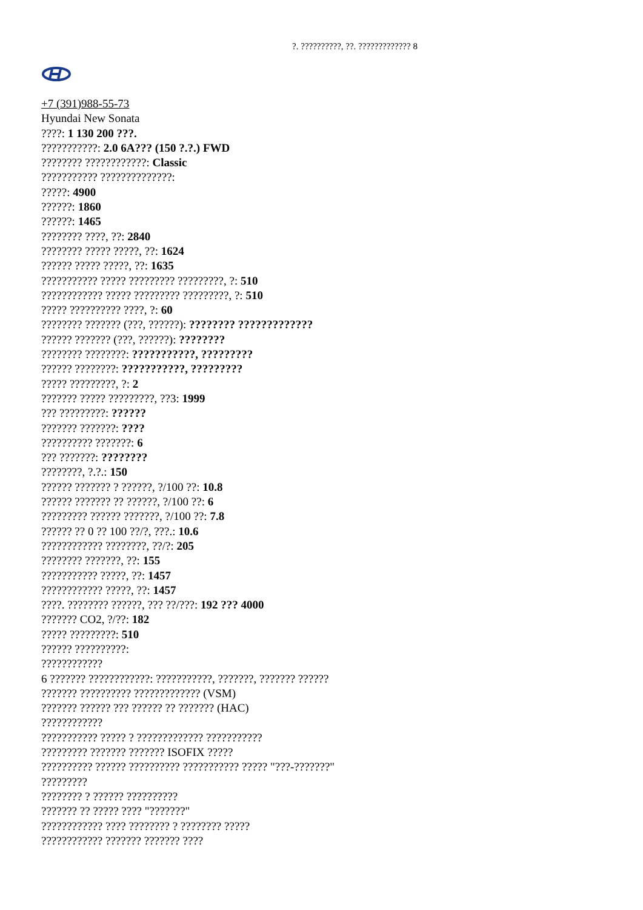?. ??????????, ??. ????????????? 8
+7 (391)988-55-73
Hyundai New Sonata
????: 1 130 200 ???.
???????????: 2.0 6A??? (150 ?.?.) FWD
???????? ????????????: Classic
??????????? ??????????????:
?????: 4900
??????: 1860
??????: 1465
???????? ????, ??: 2840
???????? ????? ?????, ??: 1624
?????? ????? ?????, ??: 1635
??????????? ????? ????????? ?????????, ?: 510
???????????? ????? ????????? ?????????, ?: 510
????? ?????????? ????, ?: 60
???????? ??????? (???, ??????): ???????? ?????????????
?????? ??????? (???, ??????): ????????
???????? ????????: ???????????, ?????????
?????? ????????: ???????????, ?????????
????? ?????????, ?: 2
??????? ????? ?????????, ??3: 1999
??? ?????????: ??????
??????? ???????: ????
?????????? ???????: 6
??? ???????: ????????
????????, ?.?.: 150
?????? ??????? ? ??????, ?/100 ??: 10.8
?????? ??????? ?? ??????, ?/100 ??: 6
????????? ?????? ???????, ?/100 ??: 7.8
?????? ?? 0 ?? 100 ??/?, ???.: 10.6
???????????? ????????, ??/?: 205
???????? ???????, ??: 155
??????????? ?????, ??: 1457
???????????? ?????, ??: 1457
????. ???????? ??????, ??? ??/???: 192 ??? 4000
??????? CO2, ?/??: 182
????? ?????????: 510
?????? ??????????:
????????????
6 ??????? ????????????: ???????????, ???????, ??????? ??????
??????? ?????????? ????????????? (VSM)
??????? ?????? ??? ?????? ?? ??????? (HAC)
????????????
??????????? ????? ? ????????????? ???????????
????????? ??????? ??????? ISOFIX ?????
?????????? ?????? ?????????? ??????????? ????? "???-???????"
?????????
???????? ? ?????? ??????????
??????? ?? ????? ???? "???????"
???????????? ???? ???????? ? ???????? ?????
???????????? ??????? ??????? ????